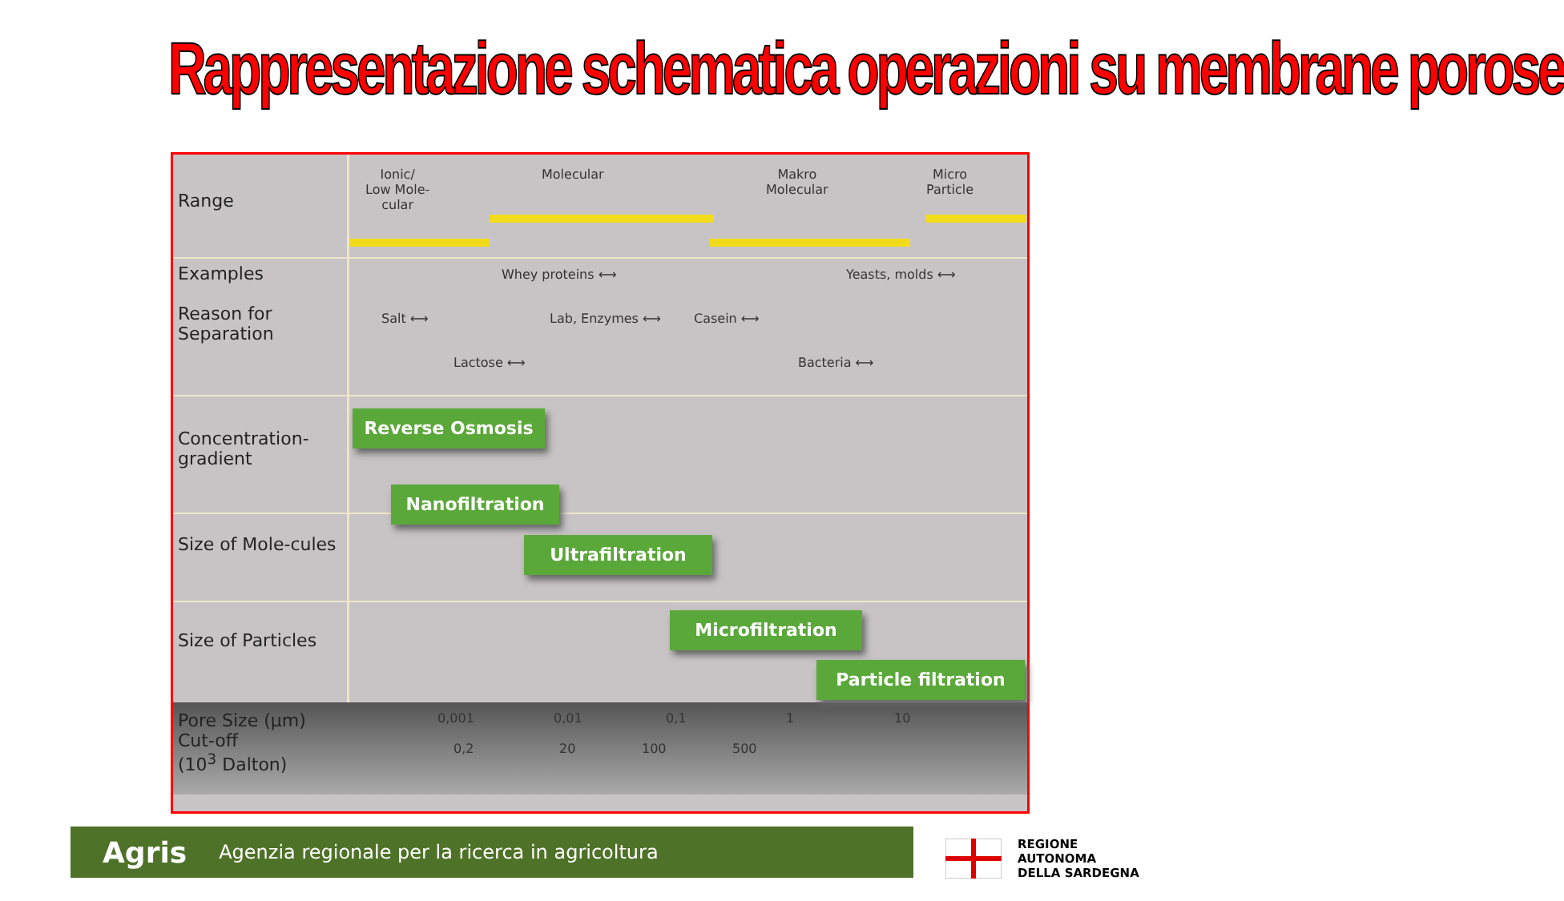Rappresentazione schematica operazioni su membrane porose
Range
Ionic/
Low Mole-
cular
Molecular Makro
Molecular
Micro
Particle
Examples
Reason for Separation
Whey proteins ⟷ Yeasts, molds ⟷
Salt ⟷ Lab, Enzymes ⟷ Casein ⟷
Lactose ⟷ Bacteria ⟷
Concentration-gradient
Reverse Osmosis
Nanofiltration
Size of Mole-cules
Ultrafiltration
Size of Particles
Microfiltration
Particle filtration
Pore Size (µm)
Cut-off
(10<sup>3</sup> Dalton)
0,001 0,01 0,1 1 10
0,2 20 100 500
Agris Agenzia regionale per la ricerca in agricoltura
REGIONE
AUTONOMA
DELLA SARDEGNA